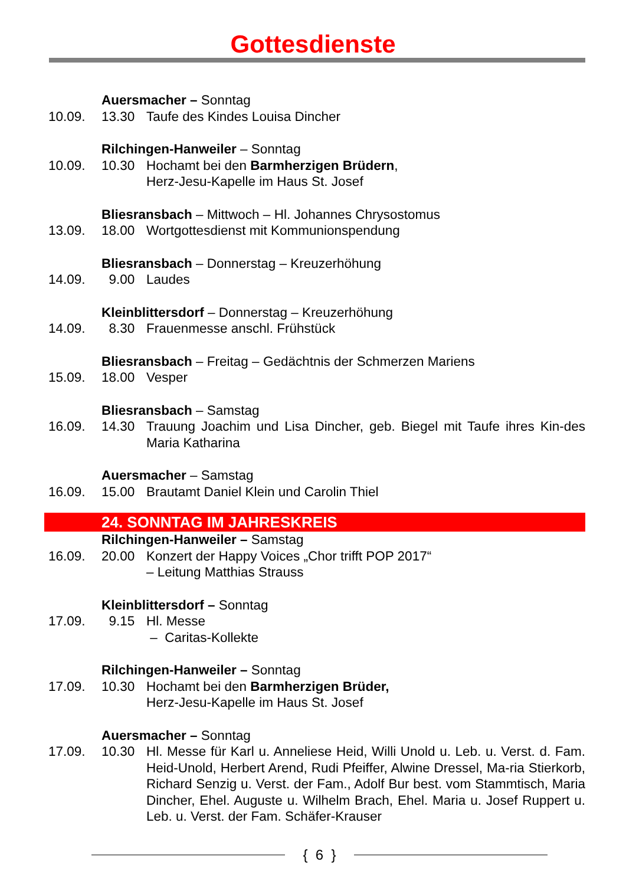Gottesdienste
Auersmacher – Sonntag
10.09. 13.30 Taufe des Kindes Louisa Dincher
Rilchingen-Hanweiler – Sonntag
10.09. 10.30 Hochamt bei den Barmherzigen Brüdern,
Herz-Jesu-Kapelle im Haus St. Josef
Bliesransbach – Mittwoch – Hl. Johannes Chrysostomus
13.09. 18.00 Wortgottesdienst mit Kommunionspendung
Bliesransbach – Donnerstag – Kreuzerhöhung
14.09. 9.00 Laudes
Kleinblittersdorf – Donnerstag – Kreuzerhöhung
14.09. 8.30 Frauenmesse anschl. Frühstück
Bliesransbach – Freitag – Gedächtnis der Schmerzen Mariens
15.09. 18.00 Vesper
Bliesransbach – Samstag
16.09. 14.30 Trauung Joachim und Lisa Dincher, geb. Biegel mit Taufe ihres Kin-des Maria Katharina
Auersmacher – Samstag
16.09. 15.00 Brautamt Daniel Klein und Carolin Thiel
24. SONNTAG IM JAHRESKREIS
Rilchingen-Hanweiler – Samstag
16.09. 20.00 Konzert der Happy Voices „Chor trifft POP 2017“
– Leitung Matthias Strauss
Kleinblittersdorf – Sonntag
17.09. 9.15 Hl. Messe
– Caritas-Kollekte
Rilchingen-Hanweiler – Sonntag
17.09. 10.30 Hochamt bei den Barmherzigen Brüder,
Herz-Jesu-Kapelle im Haus St. Josef
Auersmacher – Sonntag
17.09. 10.30 Hl. Messe für Karl u. Anneliese Heid, Willi Unold u. Leb. u. Verst. d. Fam. Heid-Unold, Herbert Arend, Rudi Pfeiffer, Alwine Dressel, Ma-ria Stierkorb, Richard Senzig u. Verst. der Fam., Adolf Bur best. vom Stammtisch, Maria Dincher, Ehel. Auguste u. Wilhelm Brach, Ehel. Maria u. Josef Ruppert u. Leb. u. Verst. der Fam. Schäfer-Krauser
{ 6 }